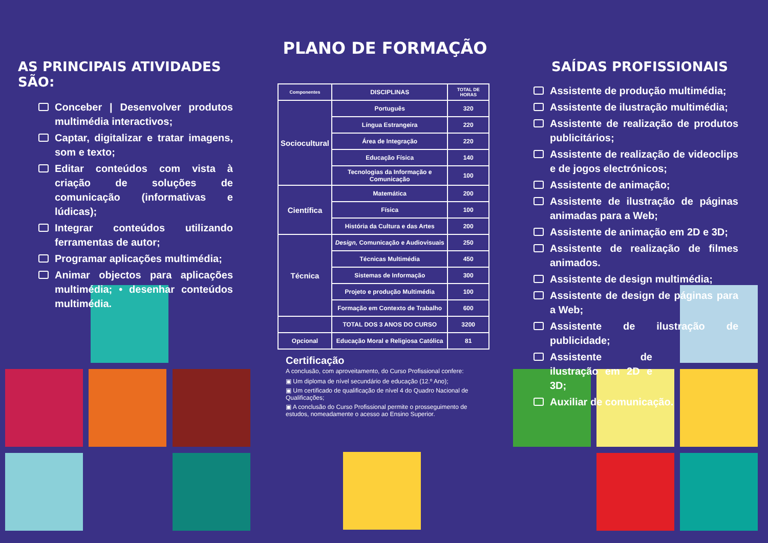AS PRINCIPAIS ATIVIDADES SÃO:
Conceber | Desenvolver produtos multimédia interactivos;
Captar, digitalizar e tratar imagens, som e texto;
Editar conteúdos com vista à criação de soluções de comunicação (informativas e lúdicas);
Integrar conteúdos utilizando ferramentas de autor;
Programar aplicações multimédia;
Animar objectos para aplicações multimédia; • desenhar conteúdos multimédia.
PLANO DE FORMAÇÃO
| Componentes | DISCIPLINAS | TOTAL DE HORAS |
| --- | --- | --- |
| Sociocultural | Português | 320 |
| | Língua Estrangeira | 220 |
| | Área de Integração | 220 |
| | Educação Física | 140 |
| | Tecnologias da Informação e Comunicação | 100 |
| Científica | Matemática | 200 |
| | Física | 100 |
| | História da Cultura e das Artes | 200 |
| Técnica | Design, Comunicação e Audiovisuais | 250 |
| | Técnicas Multimédia | 450 |
| | Sistemas de Informação | 300 |
| | Projeto e produção Multimédia | 100 |
| | Formação em Contexto de Trabalho | 600 |
| | TOTAL DOS 3 ANOS DO CURSO | 3200 |
| Opcional | Educação Moral e Religiosa Católica | 81 |
Certificação
A conclusão, com aproveitamento, do Curso Profissional confere:
▣ Um diploma de nível secundário de educação (12.º Ano);
▣ Um certificado de qualificação de nível 4 do Quadro Nacional de Qualificações;
▣ A conclusão do Curso Profissional permite o prosseguimento de estudos, nomeadamente o acesso ao Ensino Superior.
SAÍDAS PROFISSIONAIS
Assistente de produção multimédia;
Assistente de ilustração multimédia;
Assistente de realização de produtos publicitários;
Assistente de realização de videoclips e de jogos electrónicos;
Assistente de animação;
Assistente de ilustração de páginas animadas para a Web;
Assistente de animação em 2D e 3D;
Assistente de realização de filmes animados.
Assistente de design multimédia;
Assistente de design de páginas para a Web;
Assistente de ilustração de publicidade;
Assistente de ilustração em 2D e 3D;
Auxiliar de comunicação.